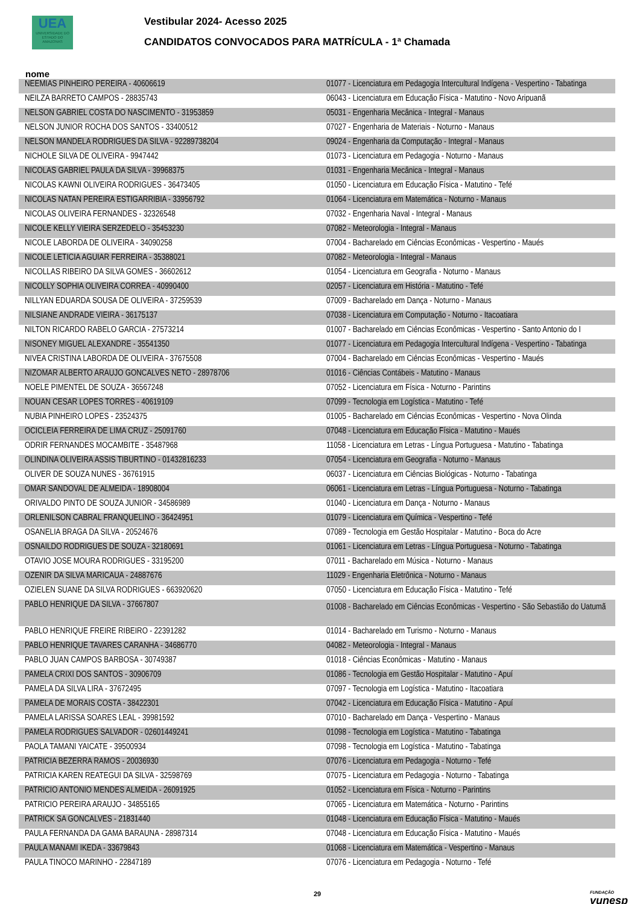UEA
UNIVERSIDADE DO ESTADO DO AMAZONAS
Vestibular 2024- Acesso 2025
CANDIDATOS CONVOCADOS PARA MATRÍCULA - 1ª Chamada
nome
| NEEMIAS PINHEIRO PEREIRA - 40606619 | 01077 - Licenciatura em Pedagogia Intercultural Indígena - Vespertino - Tabatinga |
| NEILZA BARRETO CAMPOS - 28835743 | 06043 - Licenciatura em Educação Física - Matutino - Novo Aripuanã |
| NELSON GABRIEL COSTA DO NASCIMENTO - 31953859 | 05031 - Engenharia Mecânica - Integral - Manaus |
| NELSON JUNIOR ROCHA DOS SANTOS - 33400512 | 07027 - Engenharia de Materiais - Noturno - Manaus |
| NELSON MANDELA RODRIGUES DA SILVA - 92289738204 | 09024 - Engenharia da Computação - Integral - Manaus |
| NICHOLE SILVA DE OLIVEIRA - 9947442 | 01073 - Licenciatura em Pedagogia - Noturno - Manaus |
| NICOLAS GABRIEL PAULA DA SILVA - 39968375 | 01031 - Engenharia Mecânica - Integral - Manaus |
| NICOLAS KAWNI OLIVEIRA RODRIGUES - 36473405 | 01050 - Licenciatura em Educação Física - Matutino - Tefé |
| NICOLAS NATAN PEREIRA ESTIGARRIBIA - 33956792 | 01064 - Licenciatura em Matemática - Noturno - Manaus |
| NICOLAS OLIVEIRA FERNANDES - 32326548 | 07032 - Engenharia Naval - Integral - Manaus |
| NICOLE KELLY VIEIRA SERZEDELO - 35453230 | 07082 - Meteorologia - Integral - Manaus |
| NICOLE LABORDA DE OLIVEIRA - 34090258 | 07004 - Bacharelado em Ciências Econômicas - Vespertino - Maués |
| NICOLE LETICIA AGUIAR FERREIRA - 35388021 | 07082 - Meteorologia - Integral - Manaus |
| NICOLLAS RIBEIRO DA SILVA GOMES - 36602612 | 01054 - Licenciatura em Geografia - Noturno - Manaus |
| NICOLLY SOPHIA OLIVEIRA CORREA - 40990400 | 02057 - Licenciatura em História - Matutino - Tefé |
| NILLYAN EDUARDA SOUSA DE OLIVEIRA - 37259539 | 07009 - Bacharelado em Dança - Noturno - Manaus |
| NILSIANE ANDRADE VIEIRA - 36175137 | 07038 - Licenciatura em Computação - Noturno - Itacoatiara |
| NILTON RICARDO RABELO GARCIA - 27573214 | 01007 - Bacharelado em Ciências Econômicas - Vespertino - Santo Antonio do I |
| NISONEY MIGUEL ALEXANDRE - 35541350 | 01077 - Licenciatura em Pedagogia Intercultural Indígena - Vespertino - Tabatinga |
| NIVEA CRISTINA LABORDA DE OLIVEIRA - 37675508 | 07004 - Bacharelado em Ciências Econômicas - Vespertino - Maués |
| NIZOMAR ALBERTO ARAUJO GONCALVES NETO - 28978706 | 01016 - Ciências Contábeis - Matutino - Manaus |
| NOELE PIMENTEL DE SOUZA - 36567248 | 07052 - Licenciatura em Física - Noturno - Parintins |
| NOUAN CESAR LOPES TORRES - 40619109 | 07099 - Tecnologia em Logística - Matutino - Tefé |
| NUBIA PINHEIRO LOPES - 23524375 | 01005 - Bacharelado em Ciências Econômicas - Vespertino - Nova Olinda |
| OCICLEIA FERREIRA DE LIMA CRUZ - 25091760 | 07048 - Licenciatura em Educação Física - Matutino - Maués |
| ODRIR FERNANDES MOCAMBITE - 35487968 | 11058 - Licenciatura em Letras - Língua Portuguesa - Matutino - Tabatinga |
| OLINDINA OLIVEIRA ASSIS TIBURTINO - 01432816233 | 07054 - Licenciatura em Geografia - Noturno - Manaus |
| OLIVER DE SOUZA NUNES - 36761915 | 06037 - Licenciatura em Ciências Biológicas - Noturno - Tabatinga |
| OMAR SANDOVAL DE ALMEIDA - 18908004 | 06061 - Licenciatura em Letras - Língua Portuguesa - Noturno - Tabatinga |
| ORIVALDO PINTO DE SOUZA JUNIOR - 34586989 | 01040 - Licenciatura em Dança - Noturno - Manaus |
| ORLENILSON CABRAL FRANQUELINO - 36424951 | 01079 - Licenciatura em Química - Vespertino - Tefé |
| OSANELIA BRAGA DA SILVA - 20524676 | 07089 - Tecnologia em Gestão Hospitalar - Matutino - Boca do Acre |
| OSNAILDO RODRIGUES DE SOUZA - 32180691 | 01061 - Licenciatura em Letras - Língua Portuguesa - Noturno - Tabatinga |
| OTAVIO JOSE MOURA RODRIGUES - 33195200 | 07011 - Bacharelado em Música - Noturno - Manaus |
| OZENIR DA SILVA MARICAUA - 24887676 | 11029 - Engenharia Eletrônica - Noturno - Manaus |
| OZIELEN SUANE DA SILVA RODRIGUES - 663920620 | 07050 - Licenciatura em Educação Física - Matutino - Tefé |
| PABLO HENRIQUE DA SILVA - 37667807 | 01008 - Bacharelado em Ciências Econômicas - Vespertino - São Sebastião do Uatumã |
| PABLO HENRIQUE FREIRE RIBEIRO - 22391282 | 01014 - Bacharelado em Turismo - Noturno - Manaus |
| PABLO HENRIQUE TAVARES CARANHA - 34686770 | 04082 - Meteorologia - Integral - Manaus |
| PABLO JUAN CAMPOS BARBOSA - 30749387 | 01018 - Ciências Econômicas - Matutino - Manaus |
| PAMELA CRIXI DOS SANTOS - 30906709 | 01086 - Tecnologia em Gestão Hospitalar - Matutino - Apuí |
| PAMELA DA SILVA LIRA - 37672495 | 07097 - Tecnologia em Logística - Matutino - Itacoatiara |
| PAMELA DE MORAIS COSTA - 38422301 | 07042 - Licenciatura em Educação Física - Matutino - Apuí |
| PAMELA LARISSA SOARES LEAL - 39981592 | 07010 - Bacharelado em Dança - Vespertino - Manaus |
| PAMELA RODRIGUES SALVADOR - 02601449241 | 01098 - Tecnologia em Logística - Matutino - Tabatinga |
| PAOLA TAMANI YAICATE - 39500934 | 07098 - Tecnologia em Logística - Matutino - Tabatinga |
| PATRICIA BEZERRA RAMOS - 20036930 | 07076 - Licenciatura em Pedagogia - Noturno - Tefé |
| PATRICIA KAREN REATEGUI DA SILVA - 32598769 | 07075 - Licenciatura em Pedagogia - Noturno - Tabatinga |
| PATRICIO ANTONIO MENDES ALMEIDA - 26091925 | 01052 - Licenciatura em Física - Noturno - Parintins |
| PATRICIO PEREIRA ARAUJO - 34855165 | 07065 - Licenciatura em Matemática - Noturno - Parintins |
| PATRICK SA GONCALVES - 21831440 | 01048 - Licenciatura em Educação Física - Matutino - Maués |
| PAULA FERNANDA DA GAMA BARAUNA - 28987314 | 07048 - Licenciatura em Educação Física - Matutino - Maués |
| PAULA MANAMI IKEDA - 33679843 | 01068 - Licenciatura em Matemática - Vespertino - Manaus |
| PAULA TINOCO MARINHO - 22847189 | 07076 - Licenciatura em Pedagogia - Noturno - Tefé |
29 FUNDAÇÃO
vunesp